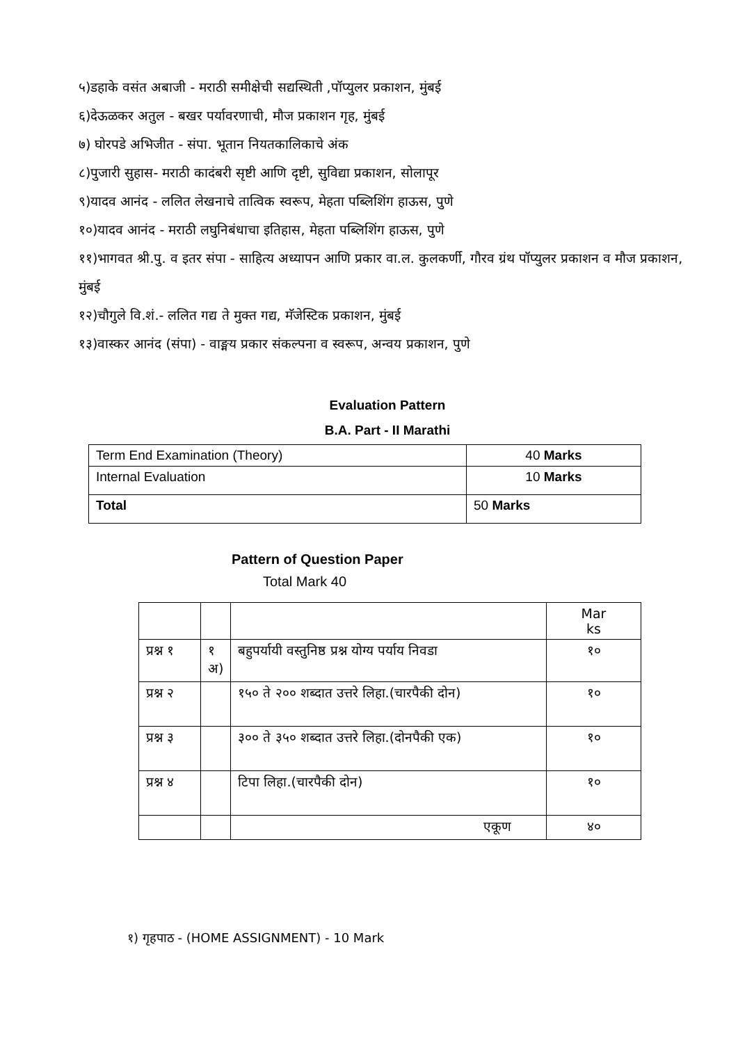५)डहाके वसंत अबाजी - मराठी समीक्षेची सद्यस्थिती ,पॉप्युलर प्रकाशन, मुंबई
६)देऊळकर अतुल - बखर पर्यावरणाची, मौज प्रकाशन गृह, मुंबई
७) घोरपडे अभिजीत - संपा. भूतान नियतकालिकाचे अंक
८)पुजारी सुहास- मराठी कादंबरी सृष्टी आणि दृष्टी, सुविद्या प्रकाशन, सोलापूर
९)यादव आनंद - ललित लेखनाचे तात्विक स्वरूप, मेहता पब्लिशिंग हाऊस, पुणे
१०)यादव आनंद - मराठी लघुनिबंधाचा इतिहास, मेहता पब्लिशिंग हाऊस, पुणे
११)भागवत श्री.पु. व इतर संपा - साहित्य अध्यापन आणि प्रकार वा.ल. कुलकर्णी, गौरव ग्रंथ पॉप्युलर प्रकाशन व मौज प्रकाशन, मुंबई
१२)चौगुले वि.शं.- ललित गद्य ते मुक्त गद्य, मॅजेस्टिक प्रकाशन, मुंबई
१३)वास्कर आनंद (संपा) - वाङ्मय प्रकार संकल्पना व स्वरूप, अन्वय प्रकाशन, पुणे
Evaluation Pattern
B.A. Part - II Marathi
| Term End Examination (Theory) | 40 Marks |
| Internal Evaluation | 10 Marks |
| Total | 50 Marks |
Pattern of Question Paper
Total Mark 40
| | | | Mar ks |
| प्रश्न १ | १ अ) | बहुपर्यायी वस्तुनिष्ठ प्रश्न योग्य पर्याय निवडा | १० |
| प्रश्न २ | | १५० ते २०० शब्दात उत्तरे लिहा.(चारपैकी दोन) | १० |
| प्रश्न ३ | | ३०० ते ३५० शब्दात उत्तरे लिहा.(दोनपैकी एक) | १० |
| प्रश्न ४ | | टिपा लिहा.(चारपैकी दोन) | १० |
| | | एकूण | ४० |
१) गृहपाठ - (HOME ASSIGNMENT) - 10 Mark